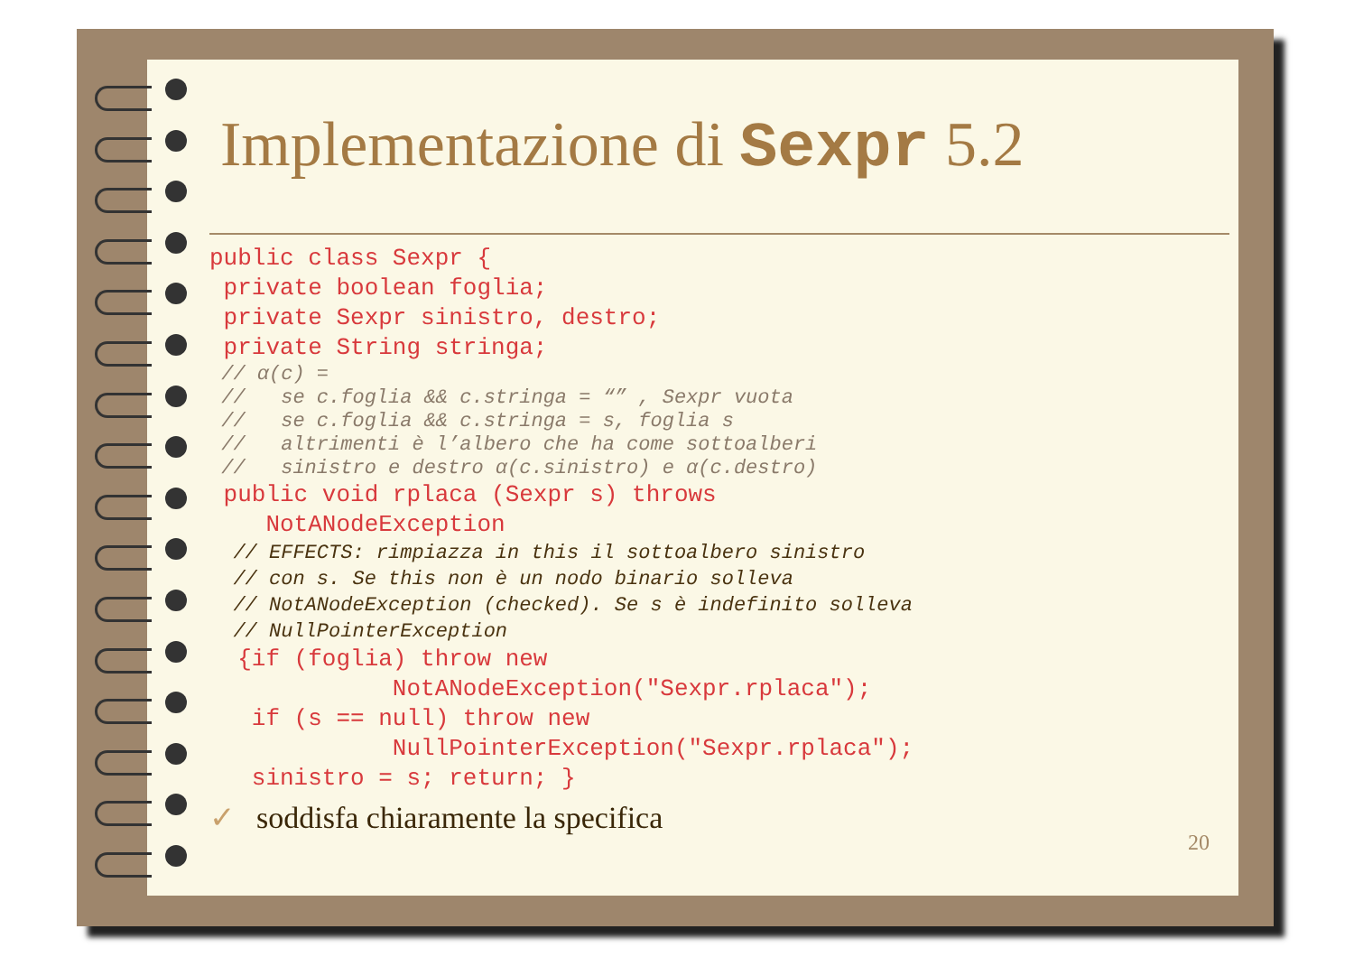Implementazione di Sexpr 5.2
public class Sexpr {
 private boolean foglia;
 private Sexpr sinistro, destro;
 private String stringa;
 // α(c) =
 //   se c.foglia && c.stringa = “” , Sexpr vuota
 //   se c.foglia && c.stringa = s, foglia s
 //   altrimenti è l’albero che ha come sottoalberi
 //   sinistro e destro α(c.sinistro) e α(c.destro)
 public void rplaca (Sexpr s) throws
    NotANodeException
  // EFFECTS: rimpiazza in this il sottoalbero sinistro
  // con s. Se this non è un nodo binario solleva
  // NotANodeException (checked). Se s è indefinito solleva
  // NullPointerException
  {if (foglia) throw new
             NotANodeException("Sexpr.rplaca");
   if (s == null) throw new
             NullPointerException("Sexpr.rplaca");
   sinistro = s; return; }
✓ soddisfa chiaramente la specifica
20